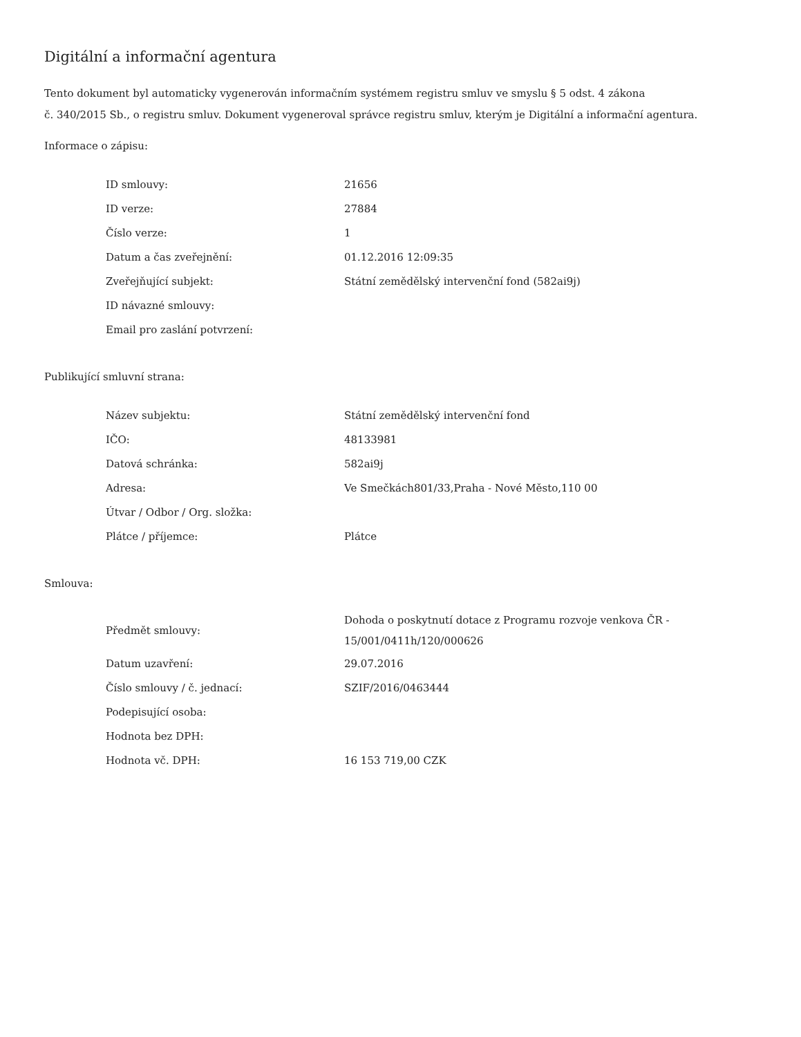Digitální a informační agentura
Tento dokument byl automaticky vygenerován informačním systémem registru smluv ve smyslu § 5 odst. 4 zákona
č. 340/2015 Sb., o registru smluv. Dokument vygeneroval správce registru smluv, kterým je Digitální a informační agentura.
Informace o zápisu:
| ID smlouvy: | 21656 |
| ID verze: | 27884 |
| Číslo verze: | 1 |
| Datum a čas zveřejnění: | 01.12.2016 12:09:35 |
| Zveřejňující subjekt: | Státní zemědělský intervenční fond (582ai9j) |
| ID návazné smlouvy: | |
| Email pro zaslání potvrzení: | |
Publikující smluvní strana:
| Název subjektu: | Státní zemědělský intervenční fond |
| IČO: | 48133981 |
| Datová schránka: | 582ai9j |
| Adresa: | Ve Smečkách801/33,Praha - Nové Město,110 00 |
| Útvar / Odbor / Org. složka: | |
| Plátce / příjemce: | Plátce |
Smlouva:
| Předmět smlouvy: | Dohoda o poskytnutí dotace z Programu rozvoje venkova ČR - 15/001/0411h/120/000626 |
| Datum uzavření: | 29.07.2016 |
| Číslo smlouvy / č. jednací: | SZIF/2016/0463444 |
| Podepisující osoba: | |
| Hodnota bez DPH: | |
| Hodnota vč. DPH: | 16 153 719,00 CZK |